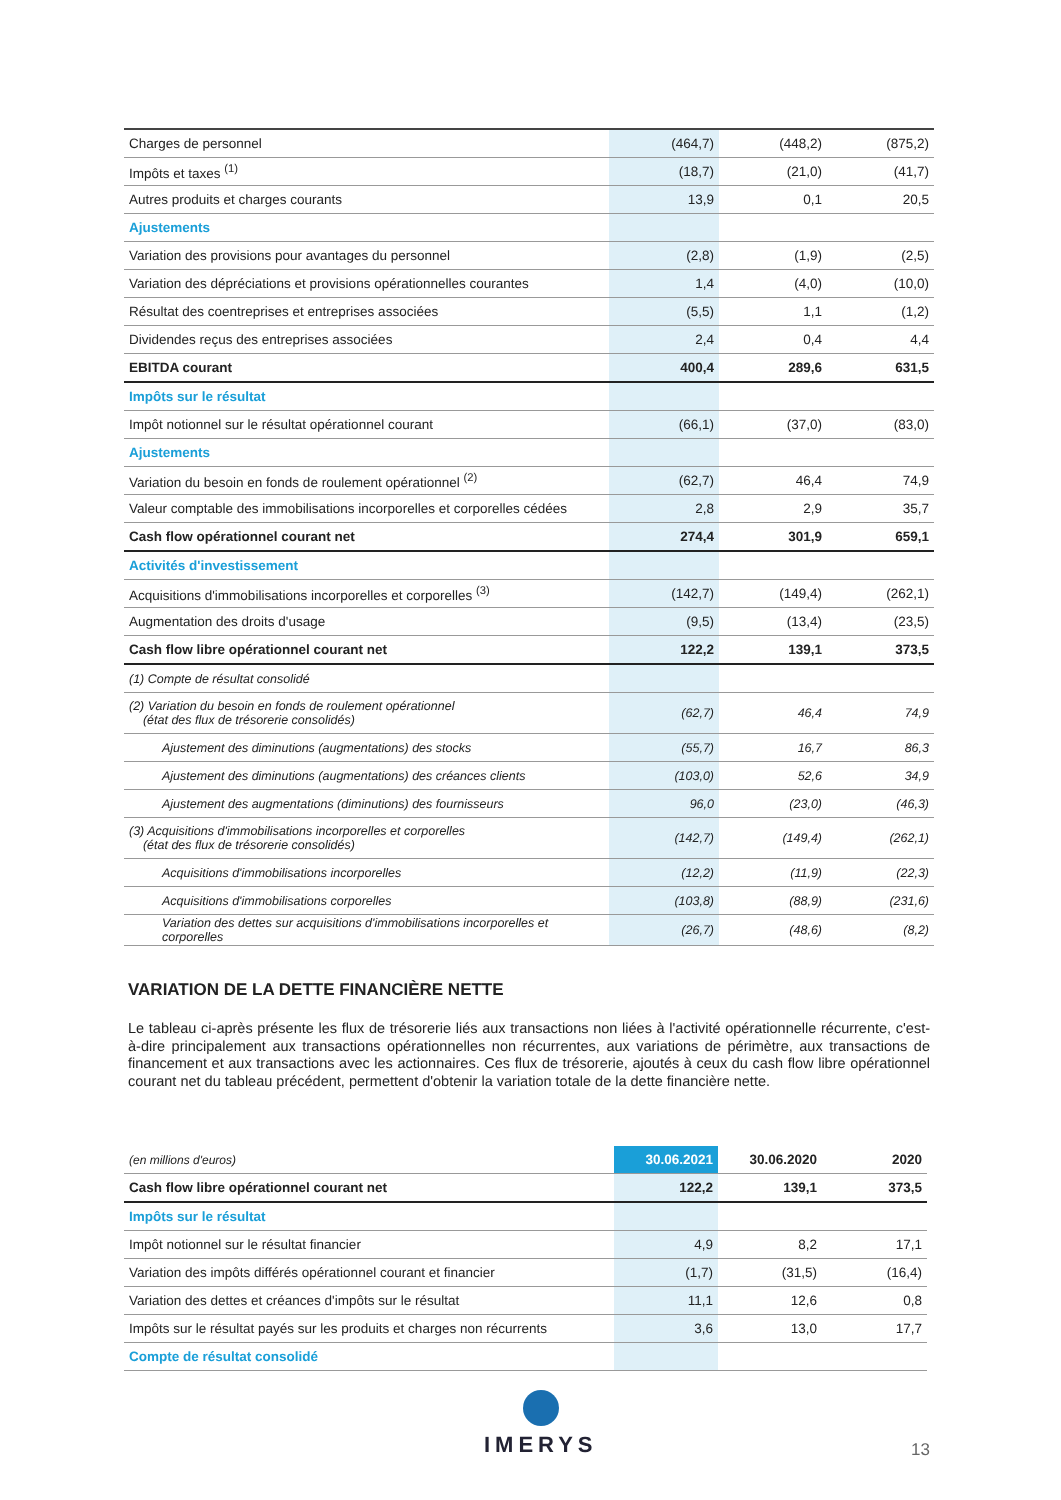| Charges de personnel | (464,7) | (448,2) | (875,2) |
| Impôts et taxes <sup>(1)</sup> | (18,7) | (21,0) | (41,7) |
| Autres produits et charges courants | 13,9 | 0,1 | 20,5 |
| Ajustements | | | |
| Variation des provisions pour avantages du personnel | (2,8) | (1,9) | (2,5) |
| Variation des dépréciations et provisions opérationnelles courantes | 1,4 | (4,0) | (10,0) |
| Résultat des coentreprises et entreprises associées | (5,5) | 1,1 | (1,2) |
| Dividendes reçus des entreprises associées | 2,4 | 0,4 | 4,4 |
| EBITDA courant | 400,4 | 289,6 | 631,5 |
| Impôts sur le résultat | | | |
| Impôt notionnel sur le résultat opérationnel courant | (66,1) | (37,0) | (83,0) |
| Ajustements | | | |
| Variation du besoin en fonds de roulement opérationnel <sup>(2)</sup> | (62,7) | 46,4 | 74,9 |
| Valeur comptable des immobilisations incorporelles et corporelles cédées | 2,8 | 2,9 | 35,7 |
| Cash flow opérationnel courant net | 274,4 | 301,9 | 659,1 |
| Activités d'investissement | | | |
| Acquisitions d'immobilisations incorporelles et corporelles <sup>(3)</sup> | (142,7) | (149,4) | (262,1) |
| Augmentation des droits d'usage | (9,5) | (13,4) | (23,5) |
| Cash flow libre opérationnel courant net | 122,2 | 139,1 | 373,5 |
| (1) Compte de résultat consolidé | | | |
| (2) Variation du besoin en fonds de roulement opérationnel (état des flux de trésorerie consolidés) | (62,7) | 46,4 | 74,9 |
| Ajustement des diminutions (augmentations) des stocks | (55,7) | 16,7 | 86,3 |
| Ajustement des diminutions (augmentations) des créances clients | (103,0) | 52,6 | 34,9 |
| Ajustement des augmentations (diminutions) des fournisseurs | 96,0 | (23,0) | (46,3) |
| (3) Acquisitions d'immobilisations incorporelles et corporelles (état des flux de trésorerie consolidés) | (142,7) | (149,4) | (262,1) |
| Acquisitions d'immobilisations incorporelles | (12,2) | (11,9) | (22,3) |
| Acquisitions d'immobilisations corporelles | (103,8) | (88,9) | (231,6) |
| Variation des dettes sur acquisitions d'immobilisations incorporelles et corporelles | (26,7) | (48,6) | (8,2) |
VARIATION DE LA DETTE FINANCIÈRE NETTE
Le tableau ci-après présente les flux de trésorerie liés aux transactions non liées à l'activité opérationnelle récurrente, c'est-à-dire principalement aux transactions opérationnelles non récurrentes, aux variations de périmètre, aux transactions de financement et aux transactions avec les actionnaires. Ces flux de trésorerie, ajoutés à ceux du cash flow libre opérationnel courant net du tableau précédent, permettent d'obtenir la variation totale de la dette financière nette.
| (en millions d'euros) | 30.06.2021 | 30.06.2020 | 2020 |
| Cash flow libre opérationnel courant net | 122,2 | 139,1 | 373,5 |
| Impôts sur le résultat | | | |
| Impôt notionnel sur le résultat financier | 4,9 | 8,2 | 17,1 |
| Variation des impôts différés opérationnel courant et financier | (1,7) | (31,5) | (16,4) |
| Variation des dettes et créances d'impôts sur le résultat | 11,1 | 12,6 | 0,8 |
| Impôts sur le résultat payés sur les produits et charges non récurrents | 3,6 | 13,0 | 17,7 |
| Compte de résultat consolidé | | | |
IMERYS
13